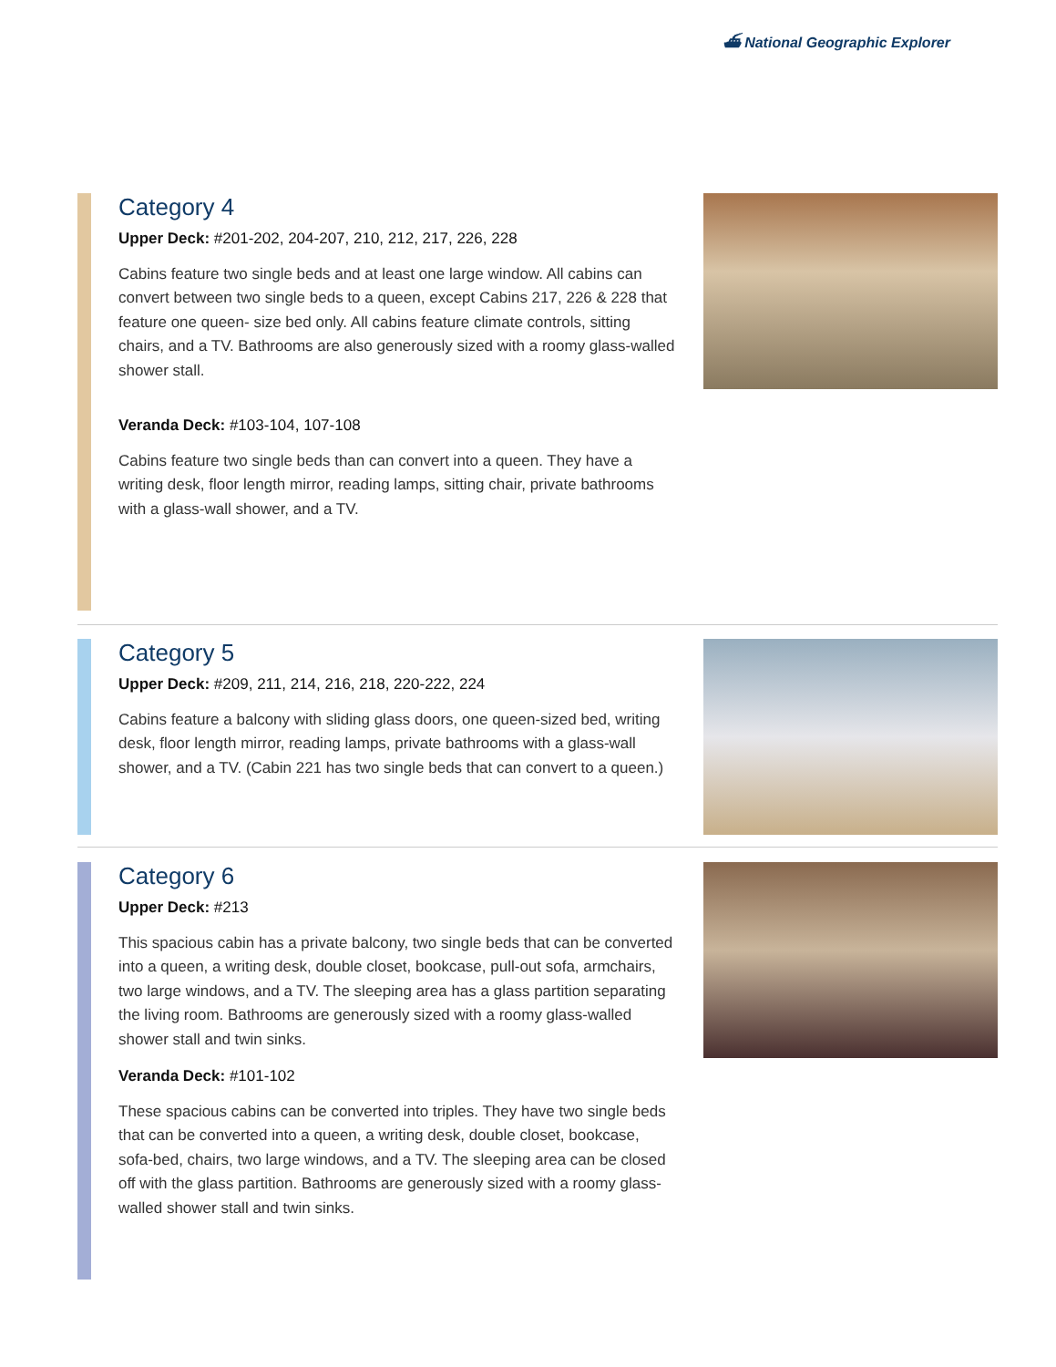⛴ National Geographic Explorer
Category 4
Upper Deck: #201-202, 204-207, 210, 212, 217, 226, 228
Cabins feature two single beds and at least one large window. All cabins can convert between two single beds to a queen, except Cabins 217, 226 & 228 that feature one queen- size bed only. All cabins feature climate controls, sitting chairs, and a TV. Bathrooms are also generously sized with a roomy glass-walled shower stall.
Veranda Deck: #103-104, 107-108
Cabins feature two single beds than can convert into a queen. They have a writing desk, floor length mirror, reading lamps, sitting chair, private bathrooms with a glass-wall shower, and a TV.
Category 5
Upper Deck: #209, 211, 214, 216, 218, 220-222, 224
Cabins feature a balcony with sliding glass doors, one queen-sized bed, writing desk, floor length mirror, reading lamps, private bathrooms with a glass-wall shower, and a TV. (Cabin 221 has two single beds that can convert to a queen.)
Category 6
Upper Deck: #213
This spacious cabin has a private balcony, two single beds that can be converted into a queen, a writing desk, double closet, bookcase, pull-out sofa, armchairs, two large windows, and a TV. The sleeping area has a glass partition separating the living room. Bathrooms are generously sized with a roomy glass-walled shower stall and twin sinks.
Veranda Deck: #101-102
These spacious cabins can be converted into triples. They have two single beds that can be converted into a queen, a writing desk, double closet, bookcase, sofa-bed, chairs, two large windows, and a TV. The sleeping area can be closed off with the glass partition. Bathrooms are generously sized with a roomy glass-walled shower stall and twin sinks.